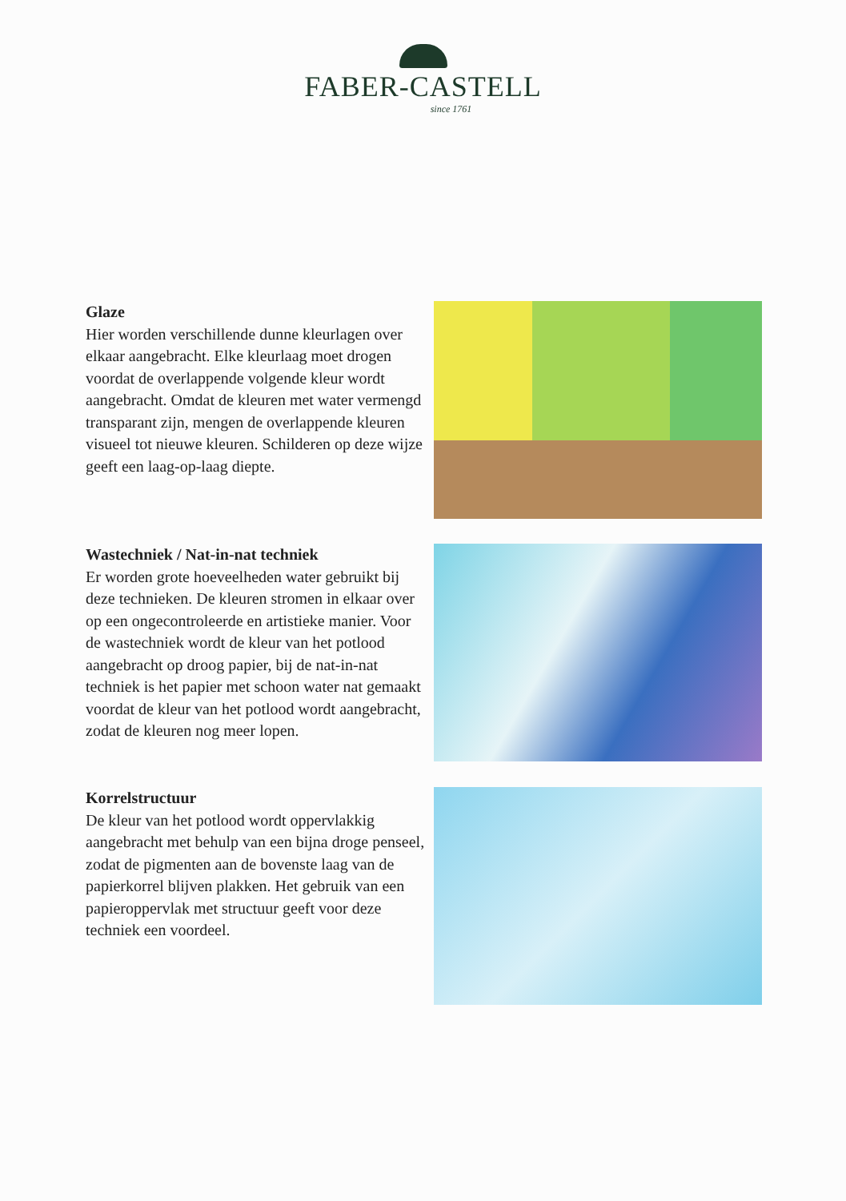FABER-CASTELL
since 1761
Glaze
Hier worden verschillende dunne kleurlagen over elkaar aangebracht. Elke kleurlaag moet drogen voordat de overlappende volgende kleur wordt aangebracht. Omdat de kleuren met water vermengd transparant zijn, mengen de overlappende kleuren visueel tot nieuwe kleuren. Schilderen op deze wijze geeft een laag-op-laag diepte.
Wastechniek / Nat-in-nat techniek
Er worden grote hoeveelheden water gebruikt bij deze technieken. De kleuren stromen in elkaar over op een ongecontroleerde en artistieke manier. Voor de wastechniek wordt de kleur van het potlood aangebracht op droog papier, bij de nat-in-nat techniek is het papier met schoon water nat gemaakt voordat de kleur van het potlood wordt aangebracht, zodat de kleuren nog meer lopen.
Korrelstructuur
De kleur van het potlood wordt oppervlakkig aangebracht met behulp van een bijna droge penseel, zodat de pigmenten aan de bovenste laag van de papierkorrel blijven plakken. Het gebruik van een papieroppervlak met structuur geeft voor deze techniek een voordeel.